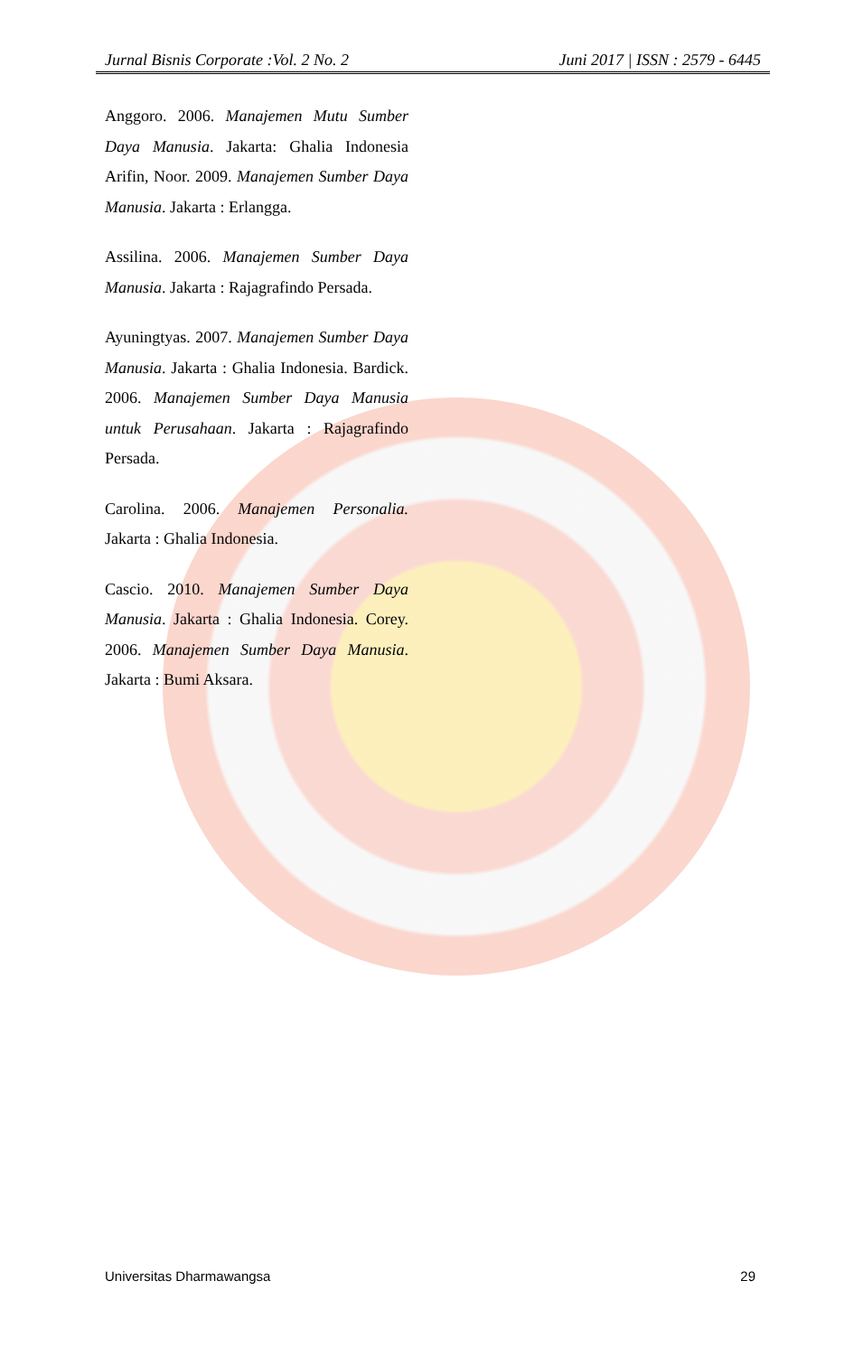Jurnal Bisnis Corporate :Vol. 2 No. 2 Juni 2017 | ISSN : 2579 - 6445
Anggoro. 2006. Manajemen Mutu Sumber Daya Manusia. Jakarta: Ghalia Indonesia Arifin, Noor. 2009. Manajemen Sumber Daya Manusia. Jakarta : Erlangga.
Assilina. 2006. Manajemen Sumber Daya Manusia. Jakarta : Rajagrafindo Persada.
Ayuningtyas. 2007. Manajemen Sumber Daya Manusia. Jakarta : Ghalia Indonesia. Bardick. 2006. Manajemen Sumber Daya Manusia untuk Perusahaan. Jakarta : Rajagrafindo Persada.
Carolina. 2006. Manajemen Personalia. Jakarta : Ghalia Indonesia.
Cascio. 2010. Manajemen Sumber Daya Manusia. Jakarta : Ghalia Indonesia. Corey. 2006. Manajemen Sumber Daya Manusia. Jakarta : Bumi Aksara.
Universitas Dharmawangsa 29